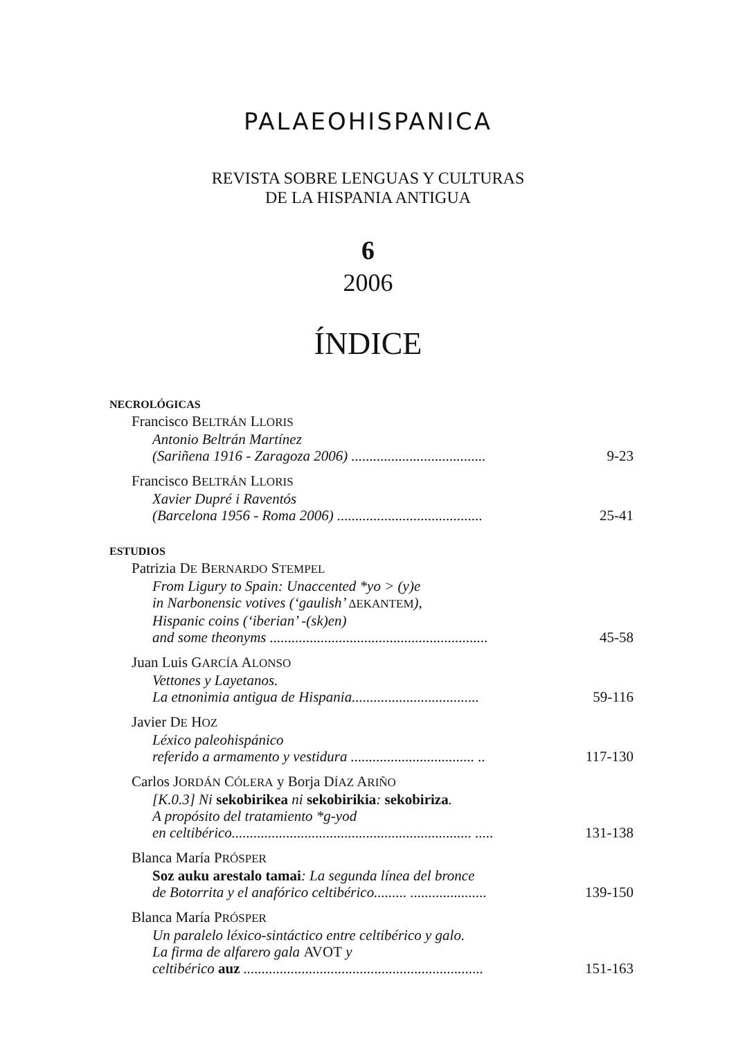PALAEOHISPANICA
REVISTA SOBRE LENGUAS Y CULTURAS
DE LA HISPANIA ANTIGUA
6
2006
ÍNDICE
NECROLÓGICAS
Francisco BELTRÁN LLORIS
Antonio Beltrán Martínez
(Sariñena 1916 - Zaragoza 2006) ..................................... 9-23
Francisco BELTRÁN LLORIS
Xavier Dupré i Raventós
(Barcelona 1956 - Roma 2006) ........................................ 25-41
ESTUDIOS
Patrizia DE BERNARDO STEMPEL
From Ligury to Spain: Unaccented *yo > (y)e
in Narbonensic votives (‘gaulish’ ΔΕΚΑΝΤΕΜ),
Hispanic coins (‘iberian’ -(sk)en)
and some theonyms ............................................................ 45-58
Juan Luis GARCÍA ALONSO
Vettones y Layetanos.
La etnonimia antigua de Hispania................................... 59-116
Javier DE HOZ
Léxico paleohispánico
referido a armamento y vestidura .................................. .. 117-130
Carlos JORDÁN CÓLERA y Borja DÍAZ ARIÑO
[K.0.3] Ni sekobirikea ni sekobirikia: sekobiriza.
A propósito del tratamiento *g-yod
en celtibérico.................................................................. ..... 131-138
Blanca María PRÓSPER
Soz auku arestalo tamai: La segunda línea del bronce
de Botorrita y el anafórico celtibérico......... ..................... 139-150
Blanca María PRÓSPER
Un paralelo léxico-sintáctico entre celtibérico y galo.
La firma de alfarero gala AVOT y
celtibérico auz .................................................................. 151-163